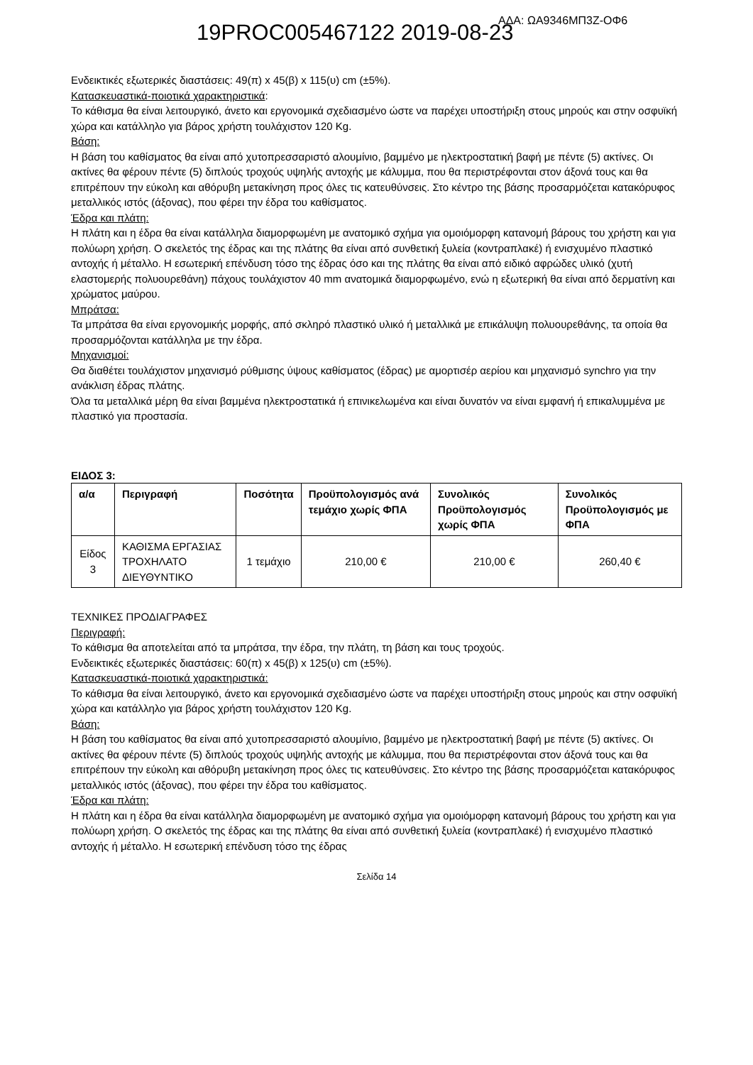19PROC005467122 2019-08-23 ΑΔΑ: ΩΑ9346ΜΠ3Ζ-ΟΦ6
Ενδεικτικές εξωτερικές διαστάσεις: 49(π) x 45(β) x 115(υ) cm (±5%).
Κατασκευαστικά-ποιοτικά χαρακτηριστικά:
Το κάθισμα θα είναι λειτουργικό, άνετο και εργονομικά σχεδιασμένο ώστε να παρέχει υποστήριξη στους μηρούς και στην οσφυϊκή χώρα και κατάλληλο για βάρος χρήστη τουλάχιστον 120 Kg.
Βάση:
Η βάση του καθίσματος θα είναι από χυτοπρεσσαριστό αλουμίνιο, βαμμένο με ηλεκτροστατική βαφή με πέντε (5) ακτίνες. Οι ακτίνες θα φέρουν πέντε (5) διπλούς τροχούς υψηλής αντοχής με κάλυμμα, που θα περιστρέφονται στον άξονά τους και θα επιτρέπουν την εύκολη και αθόρυβη μετακίνηση προς όλες τις κατευθύνσεις. Στο κέντρο της βάσης προσαρμόζεται κατακόρυφος μεταλλικός ιστός (άξονας), που φέρει την έδρα του καθίσματος.
Έδρα και πλάτη:
Η πλάτη και η έδρα θα είναι κατάλληλα διαμορφωμένη με ανατομικό σχήμα για ομοιόμορφη κατανομή βάρους του χρήστη και για πολύωρη χρήση. Ο σκελετός της έδρας και της πλάτης θα είναι από συνθετική ξυλεία (κοντραπλακέ) ή ενισχυμένο πλαστικό αντοχής ή μέταλλο. Η εσωτερική επένδυση τόσο της έδρας όσο και της πλάτης θα είναι από ειδικό αφρώδες υλικό (χυτή ελαστομερής πολυουρεθάνη) πάχους τουλάχιστον 40 mm ανατομικά διαμορφωμένο, ενώ η εξωτερική θα είναι από δερματίνη και χρώματος μαύρου.
Μπράτσα:
Τα μπράτσα θα είναι εργονομικής μορφής, από σκληρό πλαστικό υλικό ή μεταλλικά με επικάλυψη πολυουρεθάνης, τα οποία θα προσαρμόζονται κατάλληλα με την έδρα.
Μηχανισμοί:
Θα διαθέτει τουλάχιστον μηχανισμό ρύθμισης ύψους καθίσματος (έδρας) με αμορτισέρ αερίου και μηχανισμό synchro για την ανάκλιση έδρας πλάτης.
Όλα τα μεταλλικά μέρη θα είναι βαμμένα ηλεκτροστατικά ή επινικελωμένα και είναι δυνατόν να είναι εμφανή ή επικαλυμμένα με πλαστικό για προστασία.
ΕΙΔΟΣ 3:
| α/α | Περιγραφή | Ποσότητα | Προϋπολογισμός ανά τεμάχιο χωρίς ΦΠΑ | Συνολικός Προϋπολογισμός χωρίς ΦΠΑ | Συνολικός Προϋπολογισμός με ΦΠΑ |
| --- | --- | --- | --- | --- | --- |
| Είδος 3 | ΚΑΘΙΣΜΑ ΕΡΓΑΣΙΑΣ ΤΡΟΧΗΛΑΤΟ ΔΙΕΥΘΥΝΤΙΚΟ | 1 τεμάχιο | 210,00 € | 210,00 € | 260,40 € |
ΤΕΧΝΙΚΕΣ ΠΡΟΔΙΑΓΡΑΦΕΣ
Περιγραφή:
Το κάθισμα θα αποτελείται από τα μπράτσα, την έδρα, την πλάτη, τη βάση και τους τροχούς.
Ενδεικτικές εξωτερικές διαστάσεις: 60(π) x 45(β) x 125(υ) cm (±5%).
Κατασκευαστικά-ποιοτικά χαρακτηριστικά:
Το κάθισμα θα είναι λειτουργικό, άνετο και εργονομικά σχεδιασμένο ώστε να παρέχει υποστήριξη στους μηρούς και στην οσφυϊκή χώρα και κατάλληλο για βάρος χρήστη τουλάχιστον 120 Kg.
Βάση:
Η βάση του καθίσματος θα είναι από χυτοπρεσσαριστό αλουμίνιο, βαμμένο με ηλεκτροστατική βαφή με πέντε (5) ακτίνες. Οι ακτίνες θα φέρουν πέντε (5) διπλούς τροχούς υψηλής αντοχής με κάλυμμα, που θα περιστρέφονται στον άξονά τους και θα επιτρέπουν την εύκολη και αθόρυβη μετακίνηση προς όλες τις κατευθύνσεις. Στο κέντρο της βάσης προσαρμόζεται κατακόρυφος μεταλλικός ιστός (άξονας), που φέρει την έδρα του καθίσματος.
Έδρα και πλάτη:
Η πλάτη και η έδρα θα είναι κατάλληλα διαμορφωμένη με ανατομικό σχήμα για ομοιόμορφη κατανομή βάρους του χρήστη και για πολύωρη χρήση. Ο σκελετός της έδρας και της πλάτης θα είναι από συνθετική ξυλεία (κοντραπλακέ) ή ενισχυμένο πλαστικό αντοχής ή μέταλλο. Η εσωτερική επένδυση τόσο της έδρας
Σελίδα 14